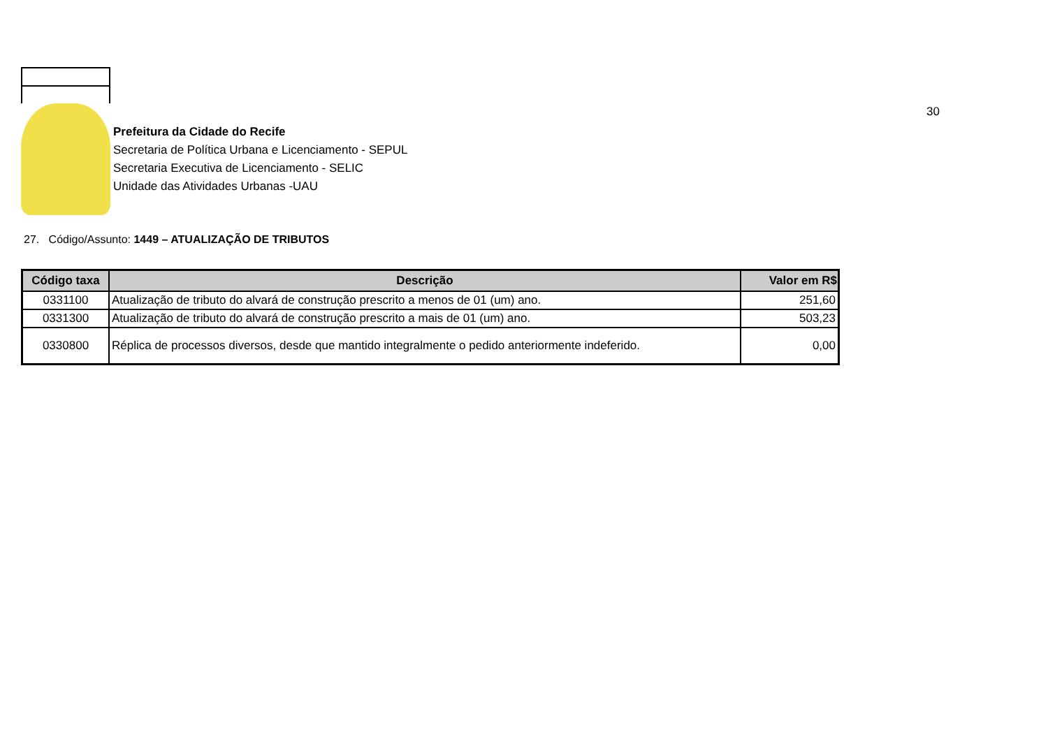Prefeitura da Cidade do Recife
Secretaria de Política Urbana e Licenciamento - SEPUL
Secretaria Executiva de Licenciamento - SELIC
Unidade das Atividades Urbanas -UAU
30
27. Código/Assunto: 1449 – ATUALIZAÇÃO DE TRIBUTOS
| Código taxa | Descrição | Valor em R$ |
| --- | --- | --- |
| 0331100 | Atualização de tributo do alvará de construção prescrito a menos de 01 (um) ano. | 251,60 |
| 0331300 | Atualização de tributo do alvará de construção prescrito a mais de 01 (um) ano. | 503,23 |
| 0330800 | Réplica de processos diversos, desde que mantido integralmente o pedido anteriormente indeferido. | 0,00 |